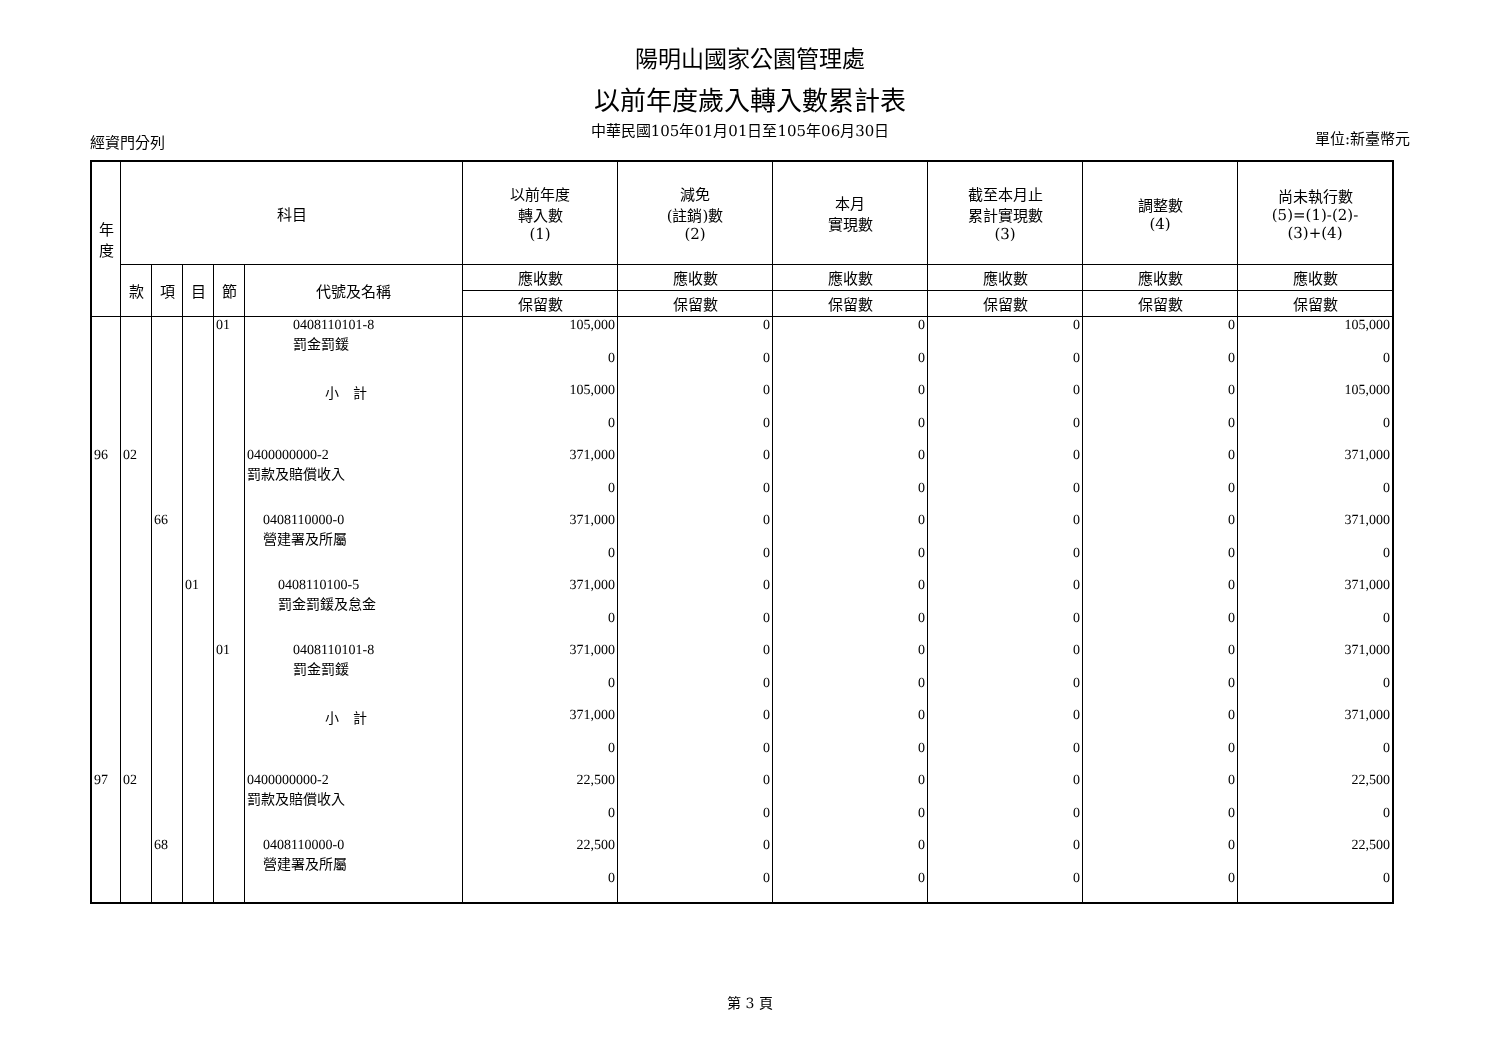陽明山國家公園管理處
以前年度歲入轉入數累計表
經資門分列 中華民國105年01月01日至105年06月30日 單位:新臺幣元
| 年 度 | 科目 | | | | | 以前年度 轉入數 (1) | 減免 (註銷)數 (2) | 本月 實現數 | 截至本月止 累計實現數 (3) | 調整數 (4) | 尚未執行數 (5)=(1)-(2)- (3)+(4) |
| --- | --- | --- | --- | --- | --- | --- | --- | --- | --- | --- | --- |
| | 款 | 項 | 目 | 節 | 代號及名稱 | 應收數 | 應收數 | 應收數 | 應收數 | 應收數 | 應收數 |
| | | | | | | 保留數 | 保留數 | 保留數 | 保留數 | 保留數 | 保留數 |
| | | | | 01 | 0408110101-8 罰金罰鍰 | 105,000 | 0 | 0 | 0 | 0 | 105,000 |
| | | | | | | 0 | 0 | 0 | 0 | 0 | 0 |
| | | | | | 小 計 | 105,000 | 0 | 0 | 0 | 0 | 105,000 |
| | | | | | | 0 | 0 | 0 | 0 | 0 | 0 |
| 96 | 02 | | | | 0400000000-2 罰款及賠償收入 | 371,000 | 0 | 0 | 0 | 0 | 371,000 |
| | | | | | | 0 | 0 | 0 | 0 | 0 | 0 |
| | | 66 | | | 0408110000-0 營建署及所屬 | 371,000 | 0 | 0 | 0 | 0 | 371,000 |
| | | | | | | 0 | 0 | 0 | 0 | 0 | 0 |
| | | | 01 | | 0408110100-5 罰金罰鍰及怠金 | 371,000 | 0 | 0 | 0 | 0 | 371,000 |
| | | | | | | 0 | 0 | 0 | 0 | 0 | 0 |
| | | | | 01 | 0408110101-8 罰金罰鍰 | 371,000 | 0 | 0 | 0 | 0 | 371,000 |
| | | | | | | 0 | 0 | 0 | 0 | 0 | 0 |
| | | | | | 小 計 | 371,000 | 0 | 0 | 0 | 0 | 371,000 |
| | | | | | | 0 | 0 | 0 | 0 | 0 | 0 |
| 97 | 02 | | | | 0400000000-2 罰款及賠償收入 | 22,500 | 0 | 0 | 0 | 0 | 22,500 |
| | | | | | | 0 | 0 | 0 | 0 | 0 | 0 |
| | | 68 | | | 0408110000-0 營建署及所屬 | 22,500 | 0 | 0 | 0 | 0 | 22,500 |
| | | | | | | 0 | 0 | 0 | 0 | 0 | 0 |
第 3 頁